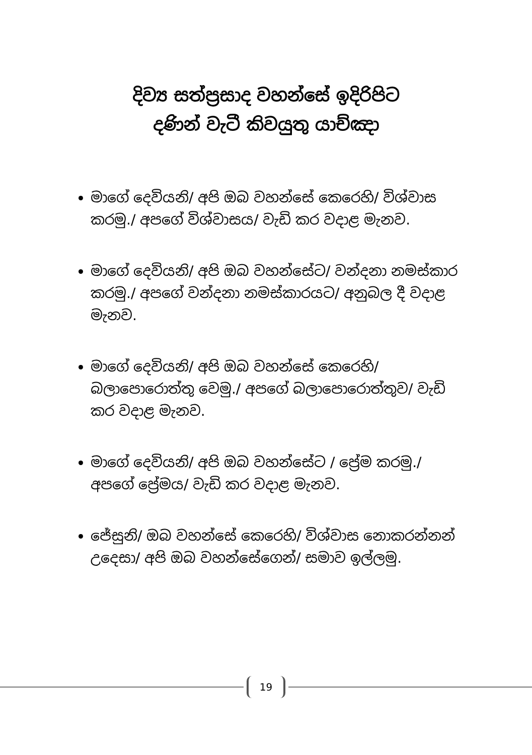දිව්‍ය සත්ප්‍රසාද වහන්සේ ඉදිරිපිට
දණින් වැටී කිවයුතු යාච්ඤා
මාගේ දෙවියනි/ අපි ඔබ වහන්සේ කෙරෙහි/ විශ්වාස කරමු./ අපගේ විශ්වාසය/ වැඩි කර වදාළ මැනව.
මාගේ දෙවියනි/ අපි ඔබ වහන්සේට/ වන්දනා නමස්කාර කරමු./ අපගේ වන්දනා නමස්කාරයට/ අනුබල දී වදාළ මැනව.
මාගේ දෙවියනි/ අපි ඔබ වහන්සේ කෙරෙහි/ බලාපොරොත්තු වෙමු./ අපගේ බලාපොරොත්තුව/ වැඩි කර වදාළ මැනව.
මාගේ දෙවියනි/ අපි ඔබ වහන්සේට / ප්‍රේම කරමු./ අපගේ ප්‍රේමය/ වැඩි කර වදාළ මැනව.
ජේසුනි/ ඔබ වහන්සේ කෙරෙහි/ විශ්වාස නොකරන්නන් උදෙසා/ අපි ඔබ වහන්සේගෙන්/ සමාව ඉල්ලමු.
19